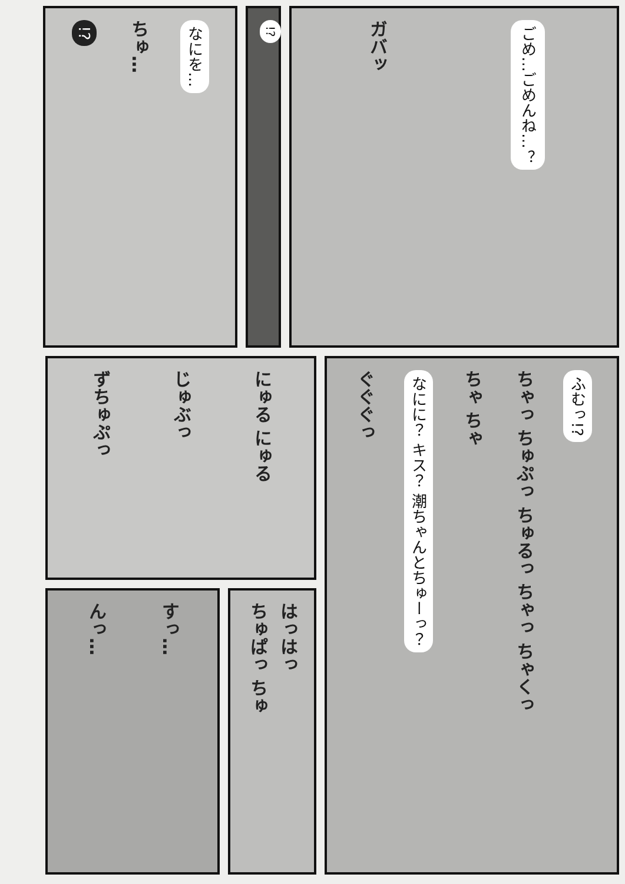ごめ…ごめんね…？
ガバッ
!?
なにを…
ちゅ…
!?
ふむっ!?
ちゃっ ちゅぷっ ちゅるっ ちゃっ ちゃくっ
ちゃ ちゃ
なにに？ キス？ 潮ちゃんとちゅーっ？
ぐぐぐっ
にゅる にゅる
じゅぶっ
ずちゅぷっ
はっはっ
ちゅぱっ ちゅ
すっ…
んっ…